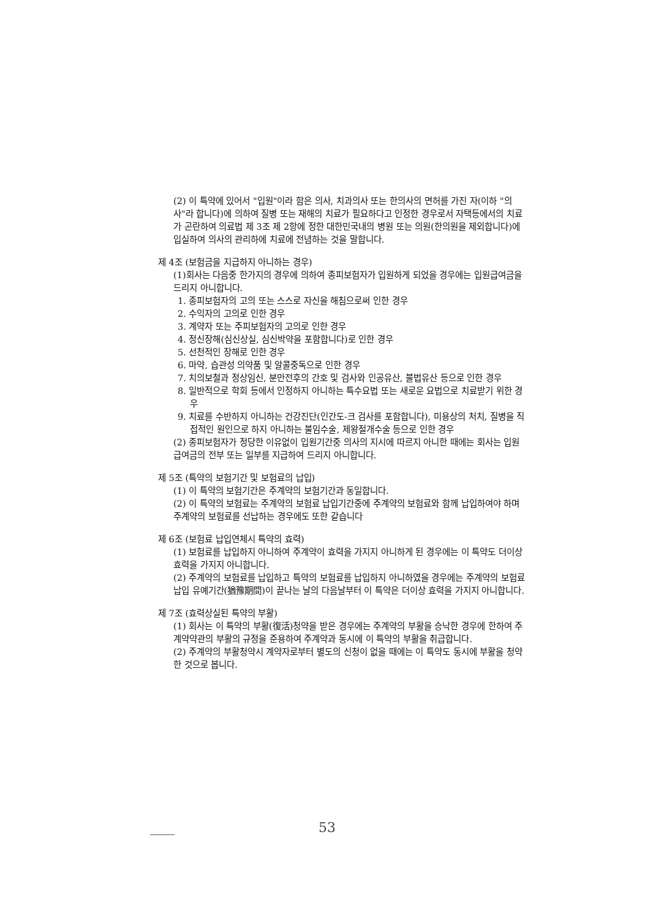(2) 이 특약에 있어서 "입원"이라 함은 의사, 치과의사 또는 한의사의 면허를 가진 자(이하 "의사"라 합니다)에 의하여 질병 또는 재해의 치료가 필요하다고 인정한 경우로서 자택등에서의 치료가 곤란하여 의료법 제 3조 제 2항에 정한 대한민국내의 병원 또는 의원(한의원을 제외합니다)에 입실하여 의사의 관리하에 치료에 전념하는 것을 말합니다.
제 4조 (보험금을 지급하지 아니하는 경우)
(1)회사는 다음중 한가지의 경우에 의하여 종피보험자가 입원하게 되었을 경우에는 입원급여금을 드리지 아니합니다.
1. 종피보험자의 고의 또는 스스로 자신을 해침으로써 인한 경우
2. 수익자의 고의로 인한 경우
3. 계약자 또는 주피보험자의 고의로 인한 경우
4. 정신장해(심신상실, 심신박약을 포함합니다)로 인한 경우
5. 선천적인 장해로 인한 경우
6. 마약, 습관성 의약품 및 알콜중독으로 인한 경우
7. 치의보철과 정상임신, 분만전후의 간호 및 검사와 인공유산, 불법유산 등으로 인한 경우
8. 일반적으로 학회 등에서 인정하지 아니하는 특수요법 또는 새로운 요법으로 치료받기 위한 경우
9. 치료를 수반하지 아니하는 건강진단(인간도-크 검사를 포함합니다), 미용상의 처치, 질병을 직접적인 원인으로 하지 아니하는 불임수술, 제왕절개수술 등으로 인한 경우
(2) 종피보험자가 정당한 이유없이 입원기간중 의사의 지시에 따르지 아니한 때에는 회사는 입원급여금의 전부 또는 일부를 지급하여 드리지 아니합니다.
제 5조 (특약의 보험기간 및 보험료의 납입)
(1) 이 특약의 보험기간은 주계약의 보험기간과 동일합니다.
(2) 이 특약의 보험료는 주계약의 보험료 납입기간중에 주계약의 보험료와 함께 납입하여야 하며 주계약의 보험료를 선납하는 경우에도 또한 같습니다
제 6조 (보험료 납입연체시 특약의 효력)
(1) 보험료를 납입하지 아니하여 주계약이 효력을 가지지 아니하게 된 경우에는 이 특약도 더이상 효력을 가지지 아니합니다.
(2) 주계약의 보험료를 납입하고 특약의 보험료를 납입하지 아니하였을 경우에는 주계약의 보험료 납입 유예기간(猶豫期間)이 끝나는 날의 다음날부터 이 특약은 더이상 효력을 가지지 아니합니다.
제 7조 (효력상실된 특약의 부활)
(1) 회사는 이 특약의 부활(復活)청약을 받은 경우에는 주계약의 부활을 승낙한 경우에 한하여 주계약약관의 부활의 규정을 준용하여 주계약과 동시에 이 특약의 부활을 취급합니다.
(2) 주계약의 부활청약시 계약자로부터 별도의 신청이 없을 때에는 이 특약도 동시에 부활을 청약한 것으로 봅니다.
53